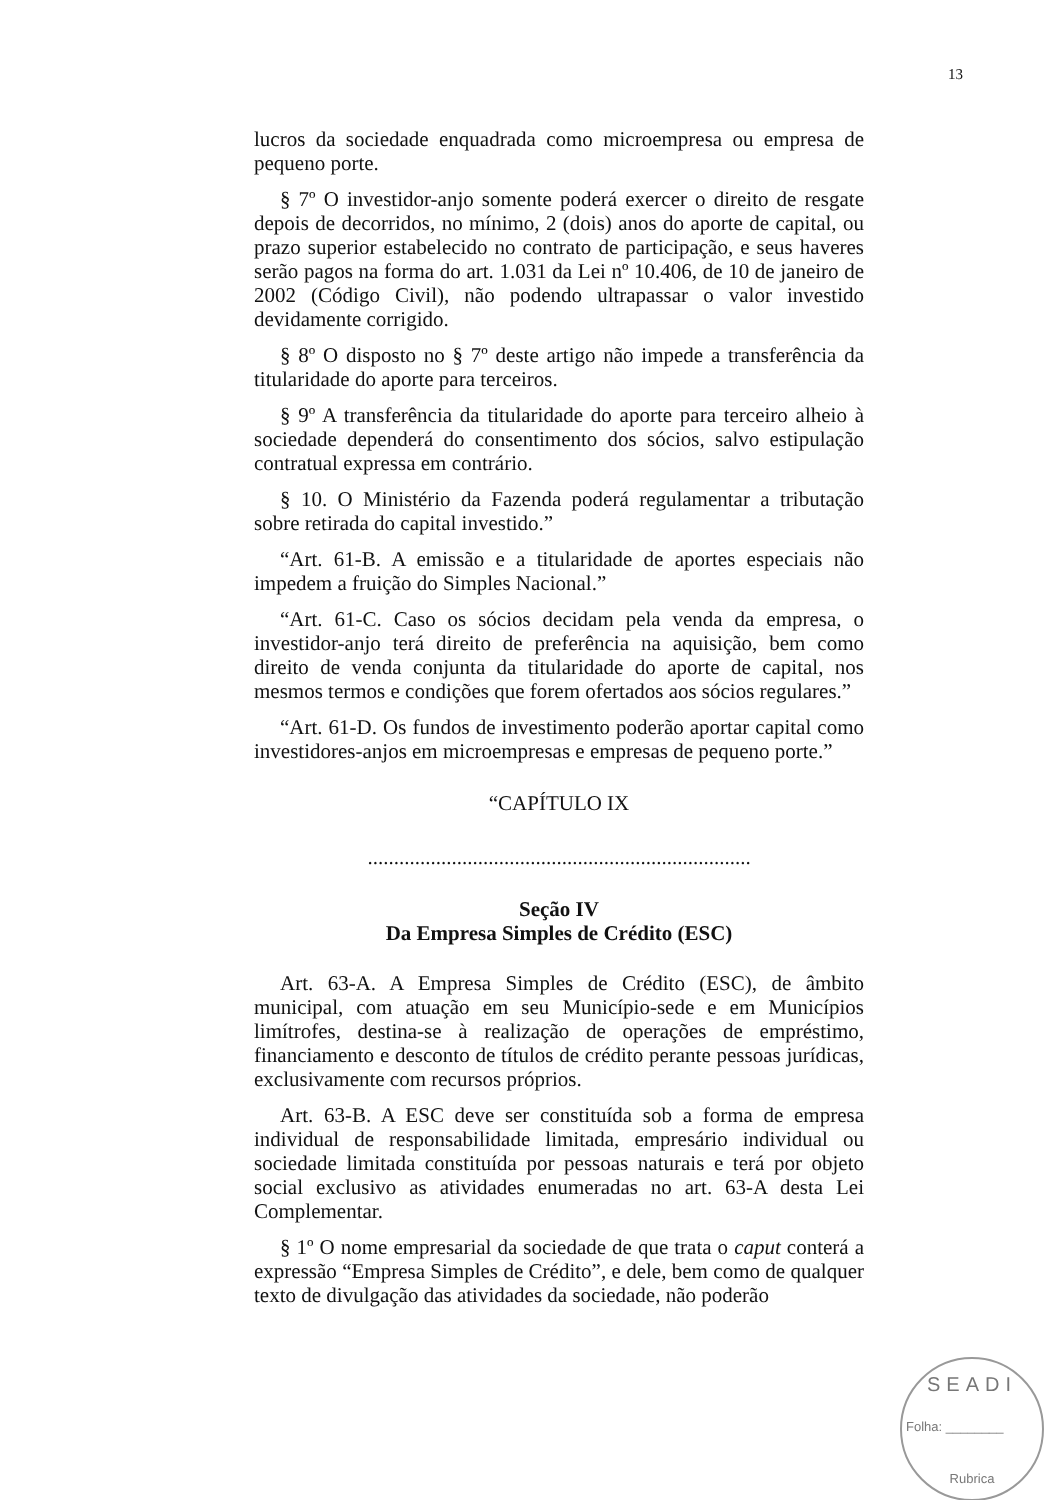13
lucros da sociedade enquadrada como microempresa ou empresa de pequeno porte.
§ 7º O investidor-anjo somente poderá exercer o direito de resgate depois de decorridos, no mínimo, 2 (dois) anos do aporte de capital, ou prazo superior estabelecido no contrato de participação, e seus haveres serão pagos na forma do art. 1.031 da Lei nº 10.406, de 10 de janeiro de 2002 (Código Civil), não podendo ultrapassar o valor investido devidamente corrigido.
§ 8º O disposto no § 7º deste artigo não impede a transferência da titularidade do aporte para terceiros.
§ 9º A transferência da titularidade do aporte para terceiro alheio à sociedade dependerá do consentimento dos sócios, salvo estipulação contratual expressa em contrário.
§ 10. O Ministério da Fazenda poderá regulamentar a tributação sobre retirada do capital investido.”
“Art. 61-B. A emissão e a titularidade de aportes especiais não impedem a fruição do Simples Nacional.”
“Art. 61-C. Caso os sócios decidam pela venda da empresa, o investidor-anjo terá direito de preferência na aquisição, bem como direito de venda conjunta da titularidade do aporte de capital, nos mesmos termos e condições que forem ofertados aos sócios regulares.”
“Art. 61-D. Os fundos de investimento poderão aportar capital como investidores-anjos em microempresas e empresas de pequeno porte.”
“CAPÍTULO IX
.........................................................................
Seção IV
Da Empresa Simples de Crédito (ESC)
Art. 63-A. A Empresa Simples de Crédito (ESC), de âmbito municipal, com atuação em seu Município-sede e em Municípios limítrofes, destina-se à realização de operações de empréstimo, financiamento e desconto de títulos de crédito perante pessoas jurídicas, exclusivamente com recursos próprios.
Art. 63-B. A ESC deve ser constituída sob a forma de empresa individual de responsabilidade limitada, empresário individual ou sociedade limitada constituída por pessoas naturais e terá por objeto social exclusivo as atividades enumeradas no art. 63-A desta Lei Complementar.
§ 1º O nome empresarial da sociedade de que trata o caput conterá a expressão “Empresa Simples de Crédito”, e dele, bem como de qualquer texto de divulgação das atividades da sociedade, não poderão
SEADI
Folha: ________
Rubrica